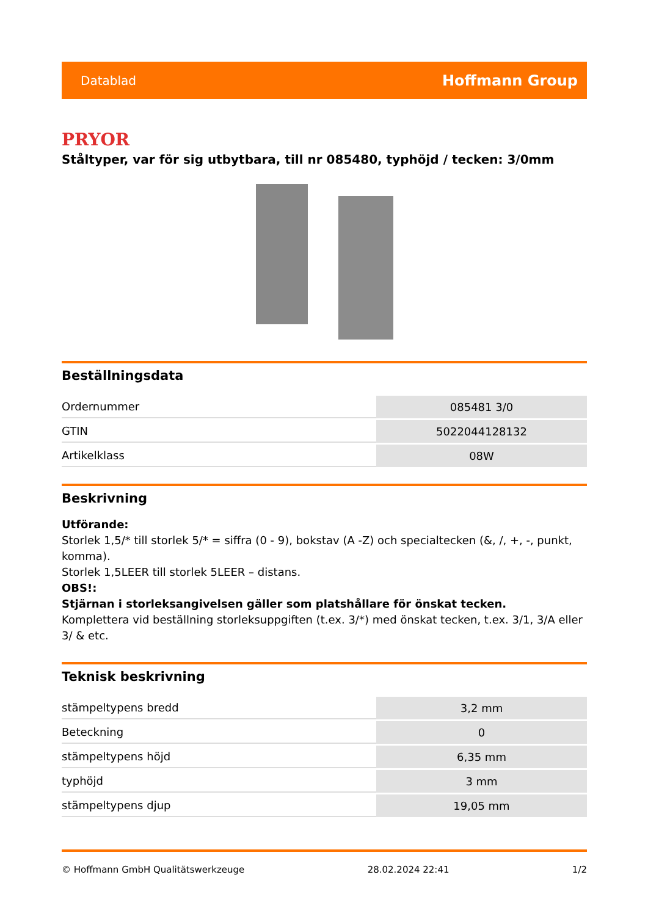Datablad Hoffmann Group
PRYOR
Ståltyper, var för sig utbytbara, till nr 085480, typhöjd / tecken: 3/0mm
Beställningsdata
| Ordernummer | 085481 3/0 |
| GTIN | 5022044128132 |
| Artikelklass | 08W |
Beskrivning
Utförande:
Storlek 1,5/* till storlek 5/* = siffra (0 - 9), bokstav (A -Z) och specialtecken (&, /, +, -, punkt, komma).
Storlek 1,5LEER till storlek 5LEER – distans.
OBS!:
Stjärnan i storleksangivelsen gäller som platshållare för önskat tecken.
Komplettera vid beställning storleksuppgiften (t.ex. 3/*) med önskat tecken, t.ex. 3/1, 3/A eller 3/ & etc.
Teknisk beskrivning
| stämpeltypens bredd | 3,2 mm |
| Beteckning | 0 |
| stämpeltypens höjd | 6,35 mm |
| typhöjd | 3 mm |
| stämpeltypens djup | 19,05 mm |
© Hoffmann GmbH Qualitätswerkzeuge 28.02.2024 22:41 1/2